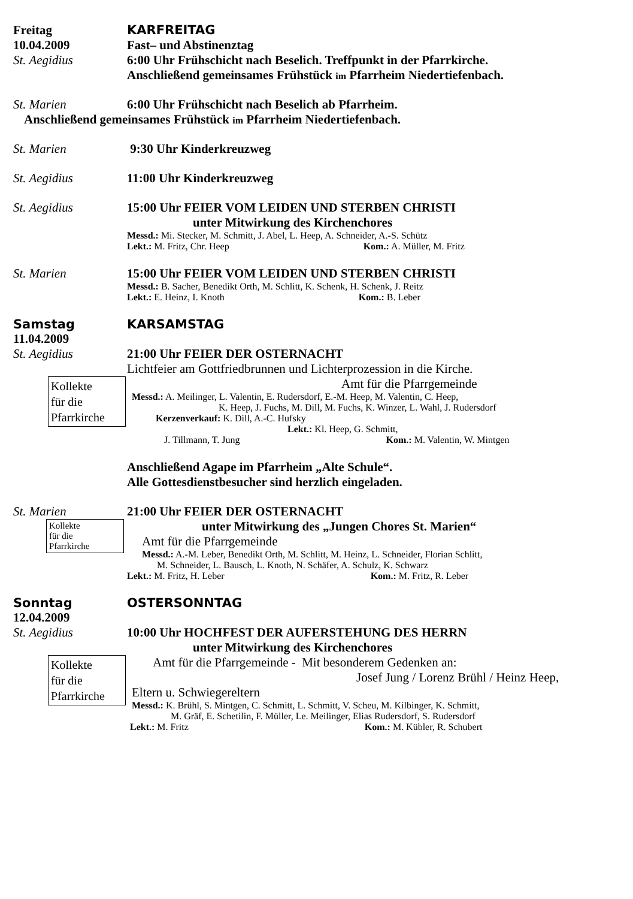Freitag KARFREITAG
10.04.2009 Fast– und Abstinenztag
St. Aegidius 6:00 Uhr Frühschicht nach Beselich. Treffpunkt in der Pfarrkirche.
Anschließend gemeinsames Frühstück im Pfarrheim Niedertiefenbach.
St. Marien 6:00 Uhr Frühschicht nach Beselich ab Pfarrheim.
Anschließend gemeinsames Frühstück im Pfarrheim Niedertiefenbach.
St. Marien 9:30 Uhr Kinderkreuzweg
St. Aegidius 11:00 Uhr Kinderkreuzweg
St. Aegidius 15:00 Uhr FEIER VOM LEIDEN UND STERBEN CHRISTI
unter Mitwirkung des Kirchenchores
Messd.: Mi. Stecker, M. Schmitt, J. Abel, L. Heep, A. Schneider, A.-S. Schütz
Lekt.: M. Fritz, Chr. Heep Kom.: A. Müller, M. Fritz
St. Marien 15:00 Uhr FEIER VOM LEIDEN UND STERBEN CHRISTI
Messd.: B. Sacher, Benedikt Orth, M. Schlitt, K. Schenk, H. Schenk, J. Reitz
Lekt.: E. Heinz, I. Knoth Kom.: B. Leber
Samstag KARSAMSTAG
11.04.2009
St. Aegidius 21:00 Uhr FEIER DER OSTERNACHT
Lichtfeier am Gottfriedbrunnen und Lichterprozession in die Kirche.
Kollekte
für die
Pfarrkirche
Amt für die Pfarrgemeinde
Messd.: A. Meilinger, L. Valentin, E. Rudersdorf, E.-M. Heep, M. Valentin, C. Heep,
K. Heep, J. Fuchs, M. Dill, M. Fuchs, K. Winzer, L. Wahl, J. Rudersdorf
Kerzenverkauf: K. Dill, A.-C. Hufsky
Lekt.: Kl. Heep, G. Schmitt,
J. Tillmann, T. Jung Kom.: M. Valentin, W. Mintgen
Anschließend Agape im Pfarrheim „Alte Schule“.
Alle Gottesdienstbesucher sind herzlich eingeladen.
St. Marien 21:00 Uhr FEIER DER OSTERNACHT
Kollekte
für die
Pfarrkirche
unter Mitwirkung des „Jungen Chores St. Marien“
Amt für die Pfarrgemeinde
Messd.: A.-M. Leber, Benedikt Orth, M. Schlitt, M. Heinz, L. Schneider, Florian Schlitt,
M. Schneider, L. Bausch, L. Knoth, N. Schäfer, A. Schulz, K. Schwarz
Lekt.: M. Fritz, H. Leber Kom.: M. Fritz, R. Leber
Sonntag OSTERSONNTAG
12.04.2009
St. Aegidius 10:00 Uhr HOCHFEST DER AUFERSTEHUNG DES HERRN
unter Mitwirkung des Kirchenchores
Kollekte
für die
Pfarrkirche
Amt für die Pfarrgemeinde - Mit besonderem Gedenken an:
Josef Jung / Lorenz Brühl / Heinz Heep,
Eltern u. Schwiegereltern
Messd.: K. Brühl, S. Mintgen, C. Schmitt, L. Schmitt, V. Scheu, M. Kilbinger, K. Schmitt,
M. Gräf, E. Schetilin, F. Müller, Le. Meilinger, Elias Rudersdorf, S. Rudersdorf
Lekt.: M. Fritz Kom.: M. Kübler, R. Schubert